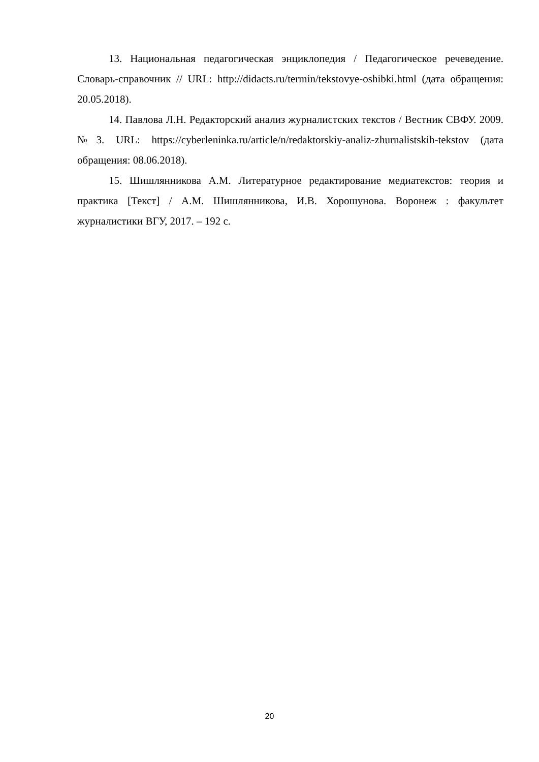13. Национальная педагогическая энциклопедия / Педагогическое рече­ведение. Словарь-справочник // URL: http://didacts.ru/termin/tekstovye-oshibki.html (дата обращения: 20.05.2018).
14. Павлова Л.Н. Редакторский анализ журналистских текстов / Вест­ник СВФУ. 2009. №3. URL: https://cyberleninka.ru/article/n/redaktorskiy-analiz-zhurnalistskih-tekstov (дата обращения: 08.06.2018).
15. Шишлянникова А.М. Литературное редактирование медиатекстов: теория и практика [Текст] / А.М. Шишлянникова, И.В. Хорошунова. Воро­неж : факультет журналистики ВГУ, 2017. – 192 с.
20